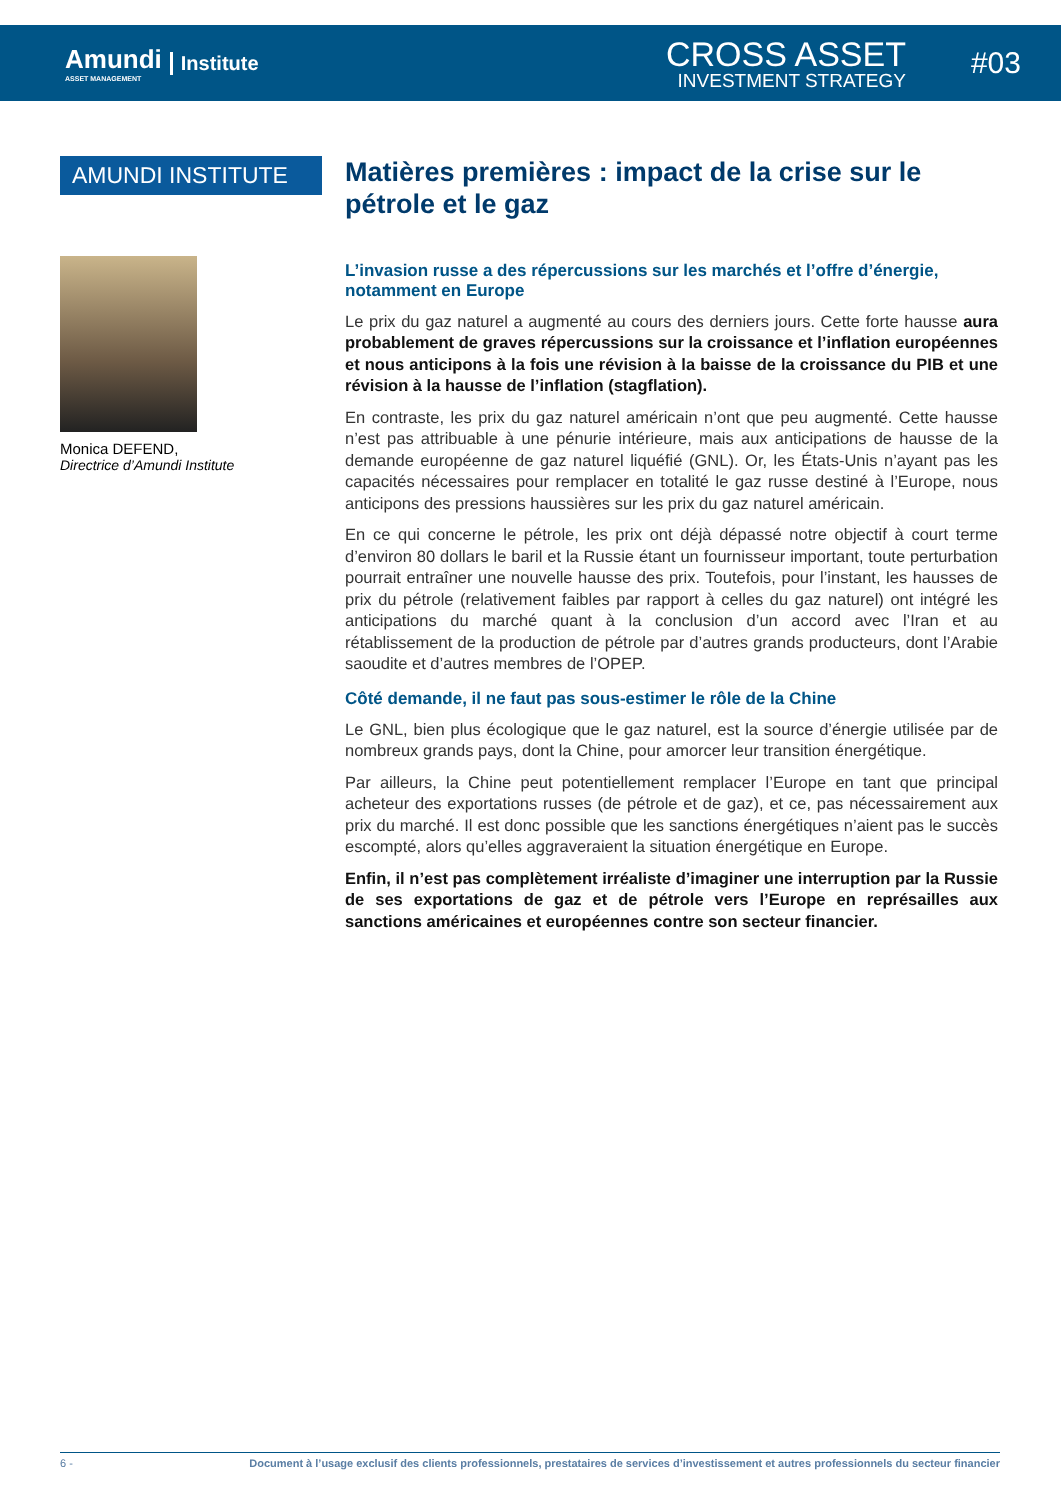Amundi
ASSET MANAGEMENT
Institute
CROSS ASSET
INVESTMENT STRATEGY
#03
AMUNDI INSTITUTE
Monica DEFEND,
Directrice d’Amundi Institute
Matières premières : impact de la crise sur le pétrole et le gaz
L’invasion russe a des répercussions sur les marchés et l’offre d’énergie, notamment en Europe
Le prix du gaz naturel a augmenté au cours des derniers jours. Cette forte hausse aura probablement de graves répercussions sur la croissance et l’inflation européennes et nous anticipons à la fois une révision à la baisse de la croissance du PIB et une révision à la hausse de l’inflation (stagflation).
En contraste, les prix du gaz naturel américain n’ont que peu augmenté. Cette hausse n’est pas attribuable à une pénurie intérieure, mais aux anticipations de hausse de la demande européenne de gaz naturel liquéfié (GNL). Or, les États-Unis n’ayant pas les capacités nécessaires pour remplacer en totalité le gaz russe destiné à l’Europe, nous anticipons des pressions haussières sur les prix du gaz naturel américain.
En ce qui concerne le pétrole, les prix ont déjà dépassé notre objectif à court terme d’environ 80 dollars le baril et la Russie étant un fournisseur important, toute perturbation pourrait entraîner une nouvelle hausse des prix. Toutefois, pour l’instant, les hausses de prix du pétrole (relativement faibles par rapport à celles du gaz naturel) ont intégré les anticipations du marché quant à la conclusion d’un accord avec l’Iran et au rétablissement de la production de pétrole par d’autres grands producteurs, dont l’Arabie saoudite et d’autres membres de l’OPEP.
Côté demande, il ne faut pas sous-estimer le rôle de la Chine
Le GNL, bien plus écologique que le gaz naturel, est la source d’énergie utilisée par de nombreux grands pays, dont la Chine, pour amorcer leur transition énergétique.
Par ailleurs, la Chine peut potentiellement remplacer l’Europe en tant que principal acheteur des exportations russes (de pétrole et de gaz), et ce, pas nécessairement aux prix du marché. Il est donc possible que les sanctions énergétiques n’aient pas le succès escompté, alors qu’elles aggraveraient la situation énergétique en Europe.
Enfin, il n’est pas complètement irréaliste d’imaginer une interruption par la Russie de ses exportations de gaz et de pétrole vers l’Europe en représailles aux sanctions américaines et européennes contre son secteur financier.
6 - Document à l’usage exclusif des clients professionnels, prestataires de services d’investissement et autres professionnels du secteur financier